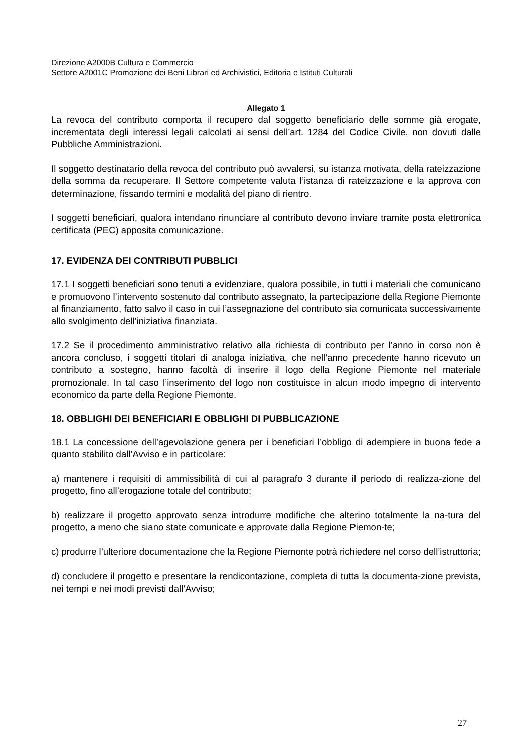Direzione A2000B Cultura e Commercio
Settore A2001C Promozione dei Beni Librari ed Archivistici, Editoria e Istituti Culturali
Allegato 1
La revoca del contributo comporta il recupero dal soggetto beneficiario delle somme già erogate, incrementata degli interessi legali calcolati ai sensi dell’art. 1284 del Codice Civile, non dovuti dalle Pubbliche Amministrazioni.
Il soggetto destinatario della revoca del contributo può avvalersi, su istanza motivata, della rateizzazione della somma da recuperare. Il Settore competente valuta l’istanza di rateizzazione e la approva con determinazione, fissando termini e modalità del piano di rientro.
I soggetti beneficiari, qualora intendano rinunciare al contributo devono inviare tramite posta elettronica certificata (PEC) apposita comunicazione.
17. EVIDENZA DEI CONTRIBUTI PUBBLICI
17.1 I soggetti beneficiari sono tenuti a evidenziare, qualora possibile, in tutti i materiali che comunicano e promuovono l’intervento sostenuto dal contributo assegnato, la partecipazione della Regione Piemonte al finanziamento, fatto salvo il caso in cui l’assegnazione del contributo sia comunicata successivamente allo svolgimento dell’iniziativa finanziata.
17.2 Se il procedimento amministrativo relativo alla richiesta di contributo per l’anno in corso non è ancora concluso, i soggetti titolari di analoga iniziativa, che nell’anno precedente hanno ricevuto un contributo a sostegno, hanno facoltà di inserire il logo della Regione Piemonte nel materiale promozionale. In tal caso l’inserimento del logo non costituisce in alcun modo impegno di intervento economico da parte della Regione Piemonte.
18. OBBLIGHI DEI BENEFICIARI E OBBLIGHI DI PUBBLICAZIONE
18.1 La concessione dell’agevolazione genera per i beneficiari l’obbligo di adempiere in buona fede a quanto stabilito dall’Avviso e in particolare:
a) mantenere i requisiti di ammissibilità di cui al paragrafo 3 durante il periodo di realizza-zione del progetto, fino all’erogazione totale del contributo;
b) realizzare il progetto approvato senza introdurre modifiche che alterino totalmente la na-tura del progetto, a meno che siano state comunicate e approvate dalla Regione Piemon-te;
c) produrre l’ulteriore documentazione che la Regione Piemonte potrà richiedere nel corso dell’istruttoria;
d) concludere il progetto e presentare la rendicontazione, completa di tutta la documenta-zione prevista, nei tempi e nei modi previsti dall’Avviso;
27